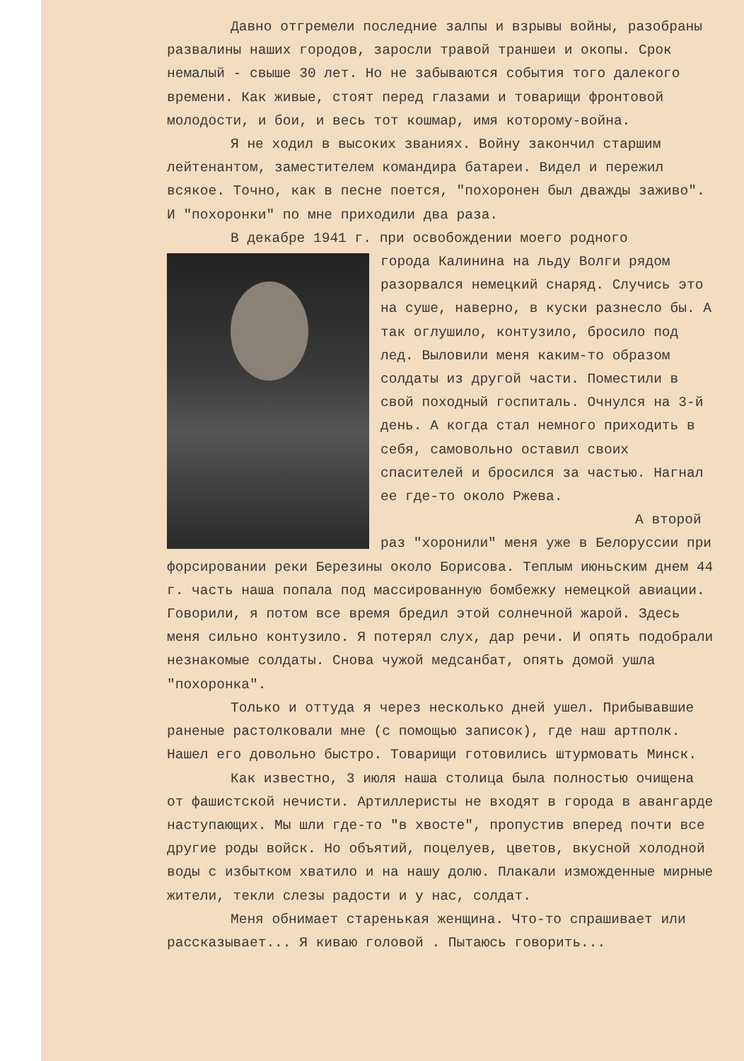Давно отгремели последние залпы и взрывы войны, разобраны развалины наших городов, заросли травой траншеи и окопы. Срок немалый - свыше 30 лет. Но не забываются события того далекого времени. Как живые, стоят перед глазами и товарищи фронтовой молодости, и бои, и весь тот кошмар, имя которому-война.
Я не ходил в высоких званиях. Войну закончил старшим лейтенантом, заместителем командира батареи. Видел и пережил всякое. Точно, как в песне поется, "похоронен был дважды заживо". И "похоронки" по мне приходили два раза.
В декабре 1941 г. при освобождении моего родного
города Калинина на льду Волги рядом разорвался немецкий снаряд. Случись это на суше, наверно, в куски разнесло бы. А так оглушило, контузило, бросило под лед. Выловили меня каким-то образом солдаты из другой части. Поместили в свой походный госпиталь. Очнулся на 3-й день. А когда стал немного приходить в себя, самовольно оставил своих спасителей и бросился за частью. Нагнал ее где-то около Ржева.
А второй раз "хоронили" меня уже в Белоруссии при форсировании реки Березины около Борисова. Теплым июньским днем 44 г. часть наша попала под массированную бомбежку немецкой авиации. Говорили, я потом все время бредил этой солнечной жарой. Здесь меня сильно контузило. Я потерял слух, дар речи. И опять подобрали незнакомые солдаты. Снова чужой медсанбат, опять домой ушла "похоронка".
Только и оттуда я через несколько дней ушел. Прибывавшие раненые растолковали мне (с помощью записок), где наш артполк. Нашел его довольно быстро. Товарищи готовились штурмовать Минск.
Как известно, 3 июля наша столица была полностью очищена от фашистской нечисти. Артиллеристы не входят в города в авангарде наступающих. Мы шли где-то "в хвосте", пропустив вперед почти все другие роды войск. Но объятий, поцелуев, цветов, вкусной холодной воды с избытком хватило и на нашу долю. Плакали изможденные мирные жители, текли слезы радости и у нас, солдат.
Меня обнимает старенькая женщина. Что-то спрашивает или рассказывает... Я киваю головой . Пытаюсь говорить...